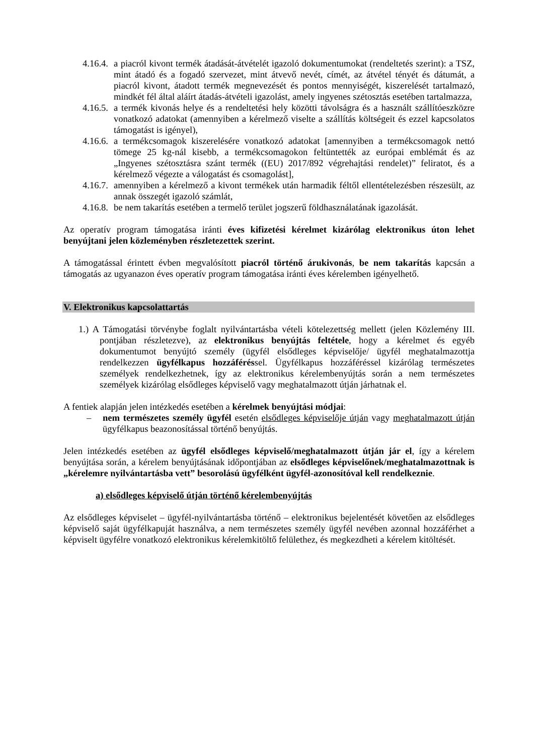4.16.4.
a piacról kivont termék átadását-átvételét igazoló dokumentumokat (rendeltetés szerint): a TSZ, mint átadó és a fogadó szervezet, mint átvevő nevét, címét, az átvétel tényét és dátumát, a piacról kivont, átadott termék megnevezését és pontos mennyiségét, kiszerelését tartalmazó, mindkét fél által aláírt átadás-átvételi igazolást, amely ingyenes szétosztás esetében tartalmazza,
4.16.5.
a termék kivonás helye és a rendeltetési hely közötti távolságra és a használt szállítóeszközre vonatkozó adatokat (amennyiben a kérelmező viselte a szállítás költségeit és ezzel kapcsolatos támogatást is igényel),
4.16.6.
a termékcsomagok kiszerelésére vonatkozó adatokat [amennyiben a termékcsomagok nettó tömege 25 kg-nál kisebb, a termékcsomagokon feltüntették az európai emblémát és az „Ingyenes szétosztásra szánt termék ((EU) 2017/892 végrehajtási rendelet)” feliratot, és a kérelmező végezte a válogatást és csomagolást],
4.16.7.
amennyiben a kérelmező a kivont termékek után harmadik féltől ellentételezésben részesült, az annak összegét igazoló számlát,
4.16.8.
be nem takarítás esetében a termelő terület jogszerű földhasználatának igazolását.
Az operatív program támogatása iránti éves kifizetési kérelmet kizárólag elektronikus úton lehet benyújtani jelen közleményben részletezettek szerint.
A támogatással érintett évben megvalósított piacról történő árukivonás, be nem takarítás kapcsán a támogatás az ugyanazon éves operatív program támogatása iránti éves kérelemben igényelhető.
V. Elektronikus kapcsolattartás
1.) A Támogatási törvénybe foglalt nyilvántartásba vételi kötelezettség mellett (jelen Közlemény III. pontjában részletezve), az elektronikus benyújtás feltétele, hogy a kérelmet és egyéb dokumentumot benyújtó személy (ügyfél elsődleges képviselője/ ügyfél meghatalmazottja rendelkezzen ügyfélkapus hozzáféréssel. Ügyfélkapus hozzáféréssel kizárólag természetes személyek rendelkezhetnek, így az elektronikus kérelembenyújtás során a nem természetes személyek kizárólag elsődleges képviselő vagy meghatalmazott útján járhatnak el.
A fentiek alapján jelen intézkedés esetében a kérelmek benyújtási módjai:
– nem természetes személy ügyfél esetén elsődleges képviselője útján vagy meghatalmazott útján ügyfélkapus beazonosítással történő benyújtás.
Jelen intézkedés esetében az ügyfél elsődleges képviselő/meghatalmazott útján jár el, így a kérelem benyújtása során, a kérelem benyújtásának időpontjában az elsődleges képviselőnek/meghatalmazottnak is „kérelemre nyilvántartásba vett” besorolású ügyfélként ügyfél-azonosítóval kell rendelkeznie.
a) elsődleges képviselő útján történő kérelembenyújtás
Az elsődleges képviselet – ügyfél-nyilvántartásba történő – elektronikus bejelentését követően az elsődleges képviselő saját ügyfélkapuját használva, a nem természetes személy ügyfél nevében azonnal hozzáférhet a képviselt ügyfélre vonatkozó elektronikus kérelemkitöltő felülethez, és megkezdheti a kérelem kitöltését.